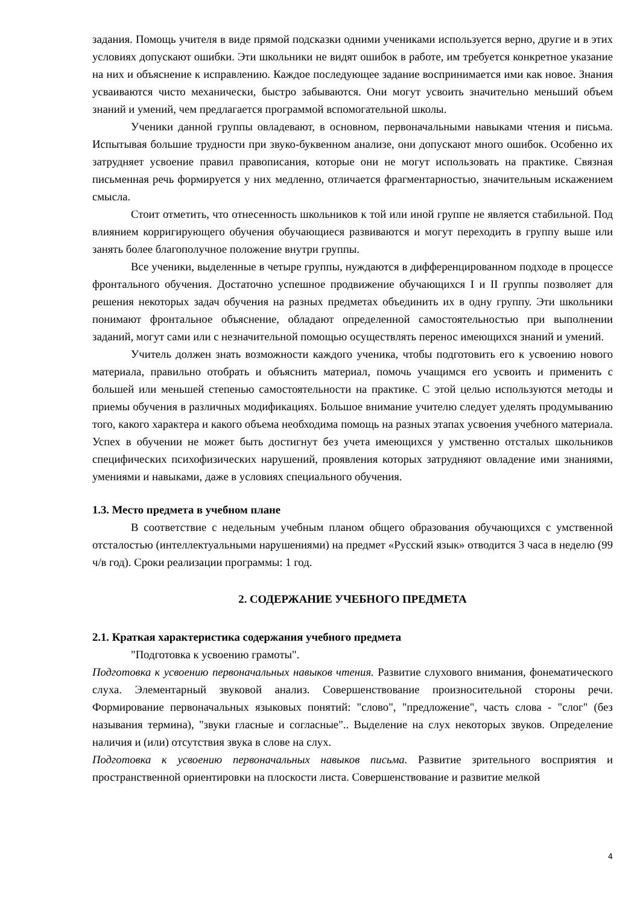задания. Помощь учителя в виде прямой подсказки одними учениками используется верно, другие и в этих условиях допускают ошибки. Эти школьники не видят ошибок в работе, им требуется конкретное указание на них и объяснение к исправлению. Каждое последующее задание воспринимается ими как новое. Знания усваиваются чисто механически, быстро забываются. Они могут усвоить значительно меньший объем знаний и умений, чем предлагается программой вспомогательной школы.
Ученики данной группы овладевают, в основном, первоначальными навыками чтения и письма. Испытывая большие трудности при звуко-буквенном анализе, они допускают много ошибок. Особенно их затрудняет усвоение правил правописания, которые они не могут использовать на практике. Связная письменная речь формируется у них медленно, отличается фрагментарностью, значительным искажением смысла.
Стоит отметить, что отнесенность школьников к той или иной группе не является стабильной. Под влиянием корригирующего обучения обучающиеся развиваются и могут переходить в группу выше или занять более благополучное положение внутри группы.
Все ученики, выделенные в четыре группы, нуждаются в дифференцированном подходе в процессе фронтального обучения. Достаточно успешное продвижение обучающихся I и II группы позволяет для решения некоторых задач обучения на разных предметах объединить их в одну группу. Эти школьники понимают фронтальное объяснение, обладают определенной самостоятельностью при выполнении заданий, могут сами или с незначительной помощью осуществлять перенос имеющихся знаний и умений.
Учитель должен знать возможности каждого ученика, чтобы подготовить его к усвоению нового материала, правильно отобрать и объяснить материал, помочь учащимся его усвоить и применить с большей или меньшей степенью самостоятельности на практике. С этой целью используются методы и приемы обучения в различных модификациях. Большое внимание учителю следует уделять продумыванию того, какого характера и какого объема необходима помощь на разных этапах усвоения учебного материала. Успех в обучении не может быть достигнут без учета имеющихся у умственно отсталых школьников специфических психофизических нарушений, проявления которых затрудняют овладение ими знаниями, умениями и навыками, даже в условиях специального обучения.
1.3. Место предмета в учебном плане
В соответствие с недельным учебным планом общего образования обучающихся с умственной отсталостью (интеллектуальными нарушениями) на предмет «Русский язык» отводится 3 часа в неделю (99 ч/в год). Сроки реализации программы: 1 год.
2. СОДЕРЖАНИЕ УЧЕБНОГО ПРЕДМЕТА
2.1. Краткая характеристика содержания учебного предмета
"Подготовка к усвоению грамоты".
Подготовка к усвоению первоначальных навыков чтения. Развитие слухового внимания, фонематического слуха. Элементарный звуковой анализ. Совершенствование произносительной стороны речи. Формирование первоначальных языковых понятий: "слово", "предложение", часть слова - "слог" (без называния термина), "звуки гласные и согласные".. Выделение на слух некоторых звуков. Определение наличия и (или) отсутствия звука в слове на слух.
Подготовка к усвоению первоначальных навыков письма. Развитие зрительного восприятия и пространственной ориентировки на плоскости листа. Совершенствование и развитие мелкой
4